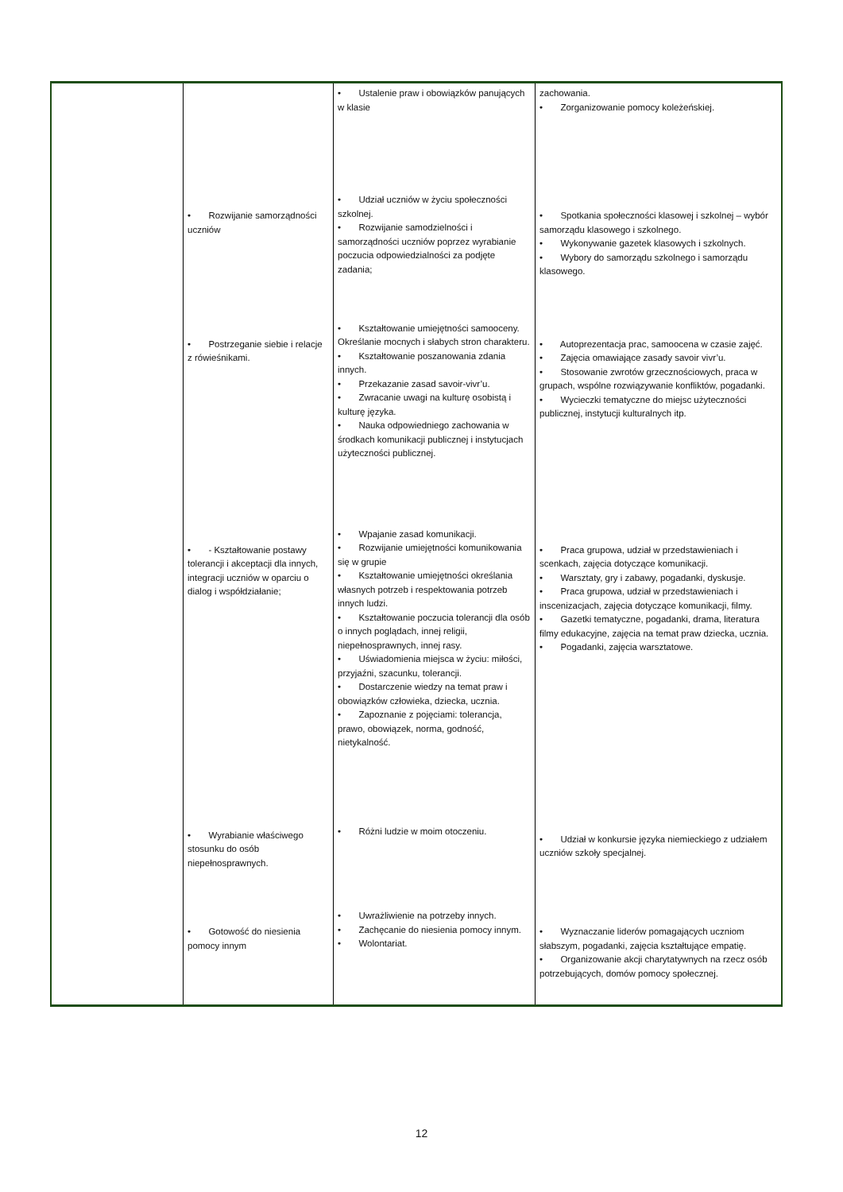| | | • Ustalenie praw i obowiązków panujących w klasie | zachowania. • Zorganizowanie pomocy koleżeńskiej. |
| | • Rozwijanie samorządności uczniów | • Udział uczniów w życiu społeczności szkolnej. • Rozwijanie samodzielności i samorządności uczniów poprzez wyrabianie poczucia odpowiedzialności za podjęte zadania; | • Spotkania społeczności klasowej i szkolnej – wybór samorządu klasowego i szkolnego. • Wykonywanie gazetek klasowych i szkolnych. • Wybory do samorządu szkolnego i samorządu klasowego. |
| | • Postrzeganie siebie i relacje z rówieśnikami. | • Kształtowanie umiejętności samooceny. Określanie mocnych i słabych stron charakteru. • Kształtowanie poszanowania zdania innych. • Przekazanie zasad savoir-vivr’u. • Zwracanie uwagi na kulturę osobistą i kulturę języka. • Nauka odpowiedniego zachowania w środkach komunikacji publicznej i instytucjach użyteczności publicznej. | • Autoprezentacja prac, samoocena w czasie zajęć. • Zajęcia omawiające zasady savoir vivr’u. • Stosowanie zwrotów grzecznościowych, praca w grupach, wspólne rozwiązywanie konfliktów, pogadanki. • Wycieczki tematyczne do miejsc użyteczności publicznej, instytucji kulturalnych itp. |
| | • - Kształtowanie postawy tolerancji i akceptacji dla innych, integracji uczniów w oparciu o dialog i współdziałanie; | • Wpajanie zasad komunikacji. • Rozwijanie umiejętności komunikowania się w grupie • Kształtowanie umiejętności określania własnych potrzeb i respektowania potrzeb innych ludzi. • Kształtowanie poczucia tolerancji dla osób o innych poglądach, innej religii, niepełnosprawnych, innej rasy. • Uświadomienia miejsca w życiu: miłości, przyjaźni, szacunku, tolerancji. • Dostarczenie wiedzy na temat praw i obowiązków człowieka, dziecka, ucznia. • Zapoznanie z pojęciami: tolerancja, prawo, obowiązek, norma, godność, nietykalność. | • Praca grupowa, udział w przedstawieniach i scenkach, zajęcia dotyczące komunikacji. • Warsztaty, gry i zabawy, pogadanki, dyskusje. • Praca grupowa, udział w przedstawieniach i inscenizacjach, zajęcia dotyczące komunikacji, filmy. • Gazetki tematyczne, pogadanki, drama, literatura filmy edukacyjne, zajęcia na temat praw dziecka, ucznia. • Pogadanki, zajęcia warsztatowe. |
| | • Wyrabianie właściwego stosunku do osób niepełnosprawnych. | • Różni ludzie w moim otoczeniu. | • Udział w konkursie języka niemieckiego z udziałem uczniów szkoły specjalnej. |
| | • Gotowość do niesienia pomocy innym | • Uwrażliwienie na potrzeby innych. • Zachęcanie do niesienia pomocy innym. • Wolontariat. | • Wyznaczanie liderów pomagających uczniom słabszym, pogadanki, zajęcia kształtujące empatię. • Organizowanie akcji charytatywnych na rzecz osób potrzebujących, domów pomocy społecznej. |
12